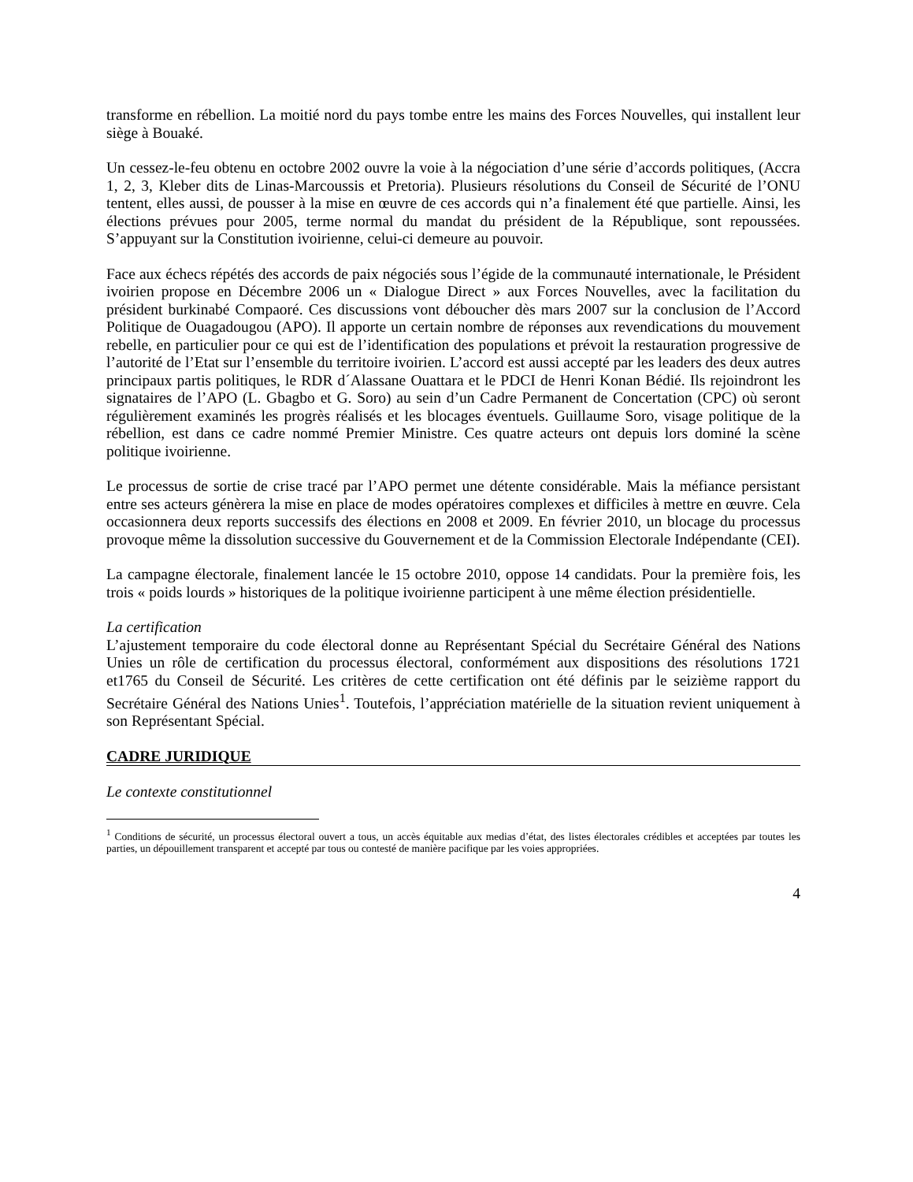transforme en rébellion. La moitié nord du pays tombe entre les mains des Forces Nouvelles, qui installent leur siège à Bouaké.
Un cessez-le-feu obtenu en octobre 2002 ouvre la voie à la négociation d’une série d’accords politiques, (Accra 1, 2, 3, Kleber dits de Linas-Marcoussis et Pretoria). Plusieurs résolutions du Conseil de Sécurité de l’ONU tentent, elles aussi, de pousser à la mise en œuvre de ces accords qui n’a finalement été que partielle. Ainsi, les élections prévues pour 2005, terme normal du mandat du président de la République, sont repoussées. S’appuyant sur la Constitution ivoirienne, celui-ci demeure au pouvoir.
Face aux échecs répétés des accords de paix négociés sous l’égide de la communauté internationale, le Président ivoirien propose en Décembre 2006 un « Dialogue Direct » aux Forces Nouvelles, avec la facilitation du président burkinabé Compaoré. Ces discussions vont déboucher dès mars 2007 sur la conclusion de l’Accord Politique de Ouagadougou (APO). Il apporte un certain nombre de réponses aux revendications du mouvement rebelle, en particulier pour ce qui est de l’identification des populations et prévoit la restauration progressive de l’autorité de l’Etat sur l’ensemble du territoire ivoirien. L’accord est aussi accepté par les leaders des deux autres principaux partis politiques, le RDR d´Alassane Ouattara et le PDCI de Henri Konan Bédié. Ils rejoindront les signataires de l’APO (L. Gbagbo et G. Soro) au sein d’un Cadre Permanent de Concertation (CPC) où seront régulièrement examinés les progrès réalisés et les blocages éventuels. Guillaume Soro, visage politique de la rébellion, est dans ce cadre nommé Premier Ministre. Ces quatre acteurs ont depuis lors dominé la scène politique ivoirienne.
Le processus de sortie de crise tracé par l’APO permet une détente considérable. Mais la méfiance persistant entre ses acteurs génèrera la mise en place de modes opératoires complexes et difficiles à mettre en œuvre. Cela occasionnera deux reports successifs des élections en 2008 et 2009. En février 2010, un blocage du processus provoque même la dissolution successive du Gouvernement et de la Commission Electorale Indépendante (CEI).
La campagne électorale, finalement lancée le 15 octobre 2010, oppose 14 candidats. Pour la première fois, les trois « poids lourds » historiques de la politique ivoirienne participent à une même élection présidentielle.
La certification
L’ajustement temporaire du code électoral donne au Représentant Spécial du Secrétaire Général des Nations Unies un rôle de certification du processus électoral, conformément aux dispositions des résolutions 1721 et1765 du Conseil de Sécurité. Les critères de cette certification ont été définis par le seizième rapport du Secrétaire Général des Nations Unies<sup>1</sup>. Toutefois, l’appréciation matérielle de la situation revient uniquement à son Représentant Spécial.
CADRE JURIDIQUE
Le contexte constitutionnel
<sup>1</sup> Conditions de sécurité, un processus électoral ouvert a tous, un accès équitable aux medias d’état, des listes électorales crédibles et acceptées par toutes les parties, un dépouillement transparent et accepté par tous ou contesté de manière pacifique par les voies appropriées.
4